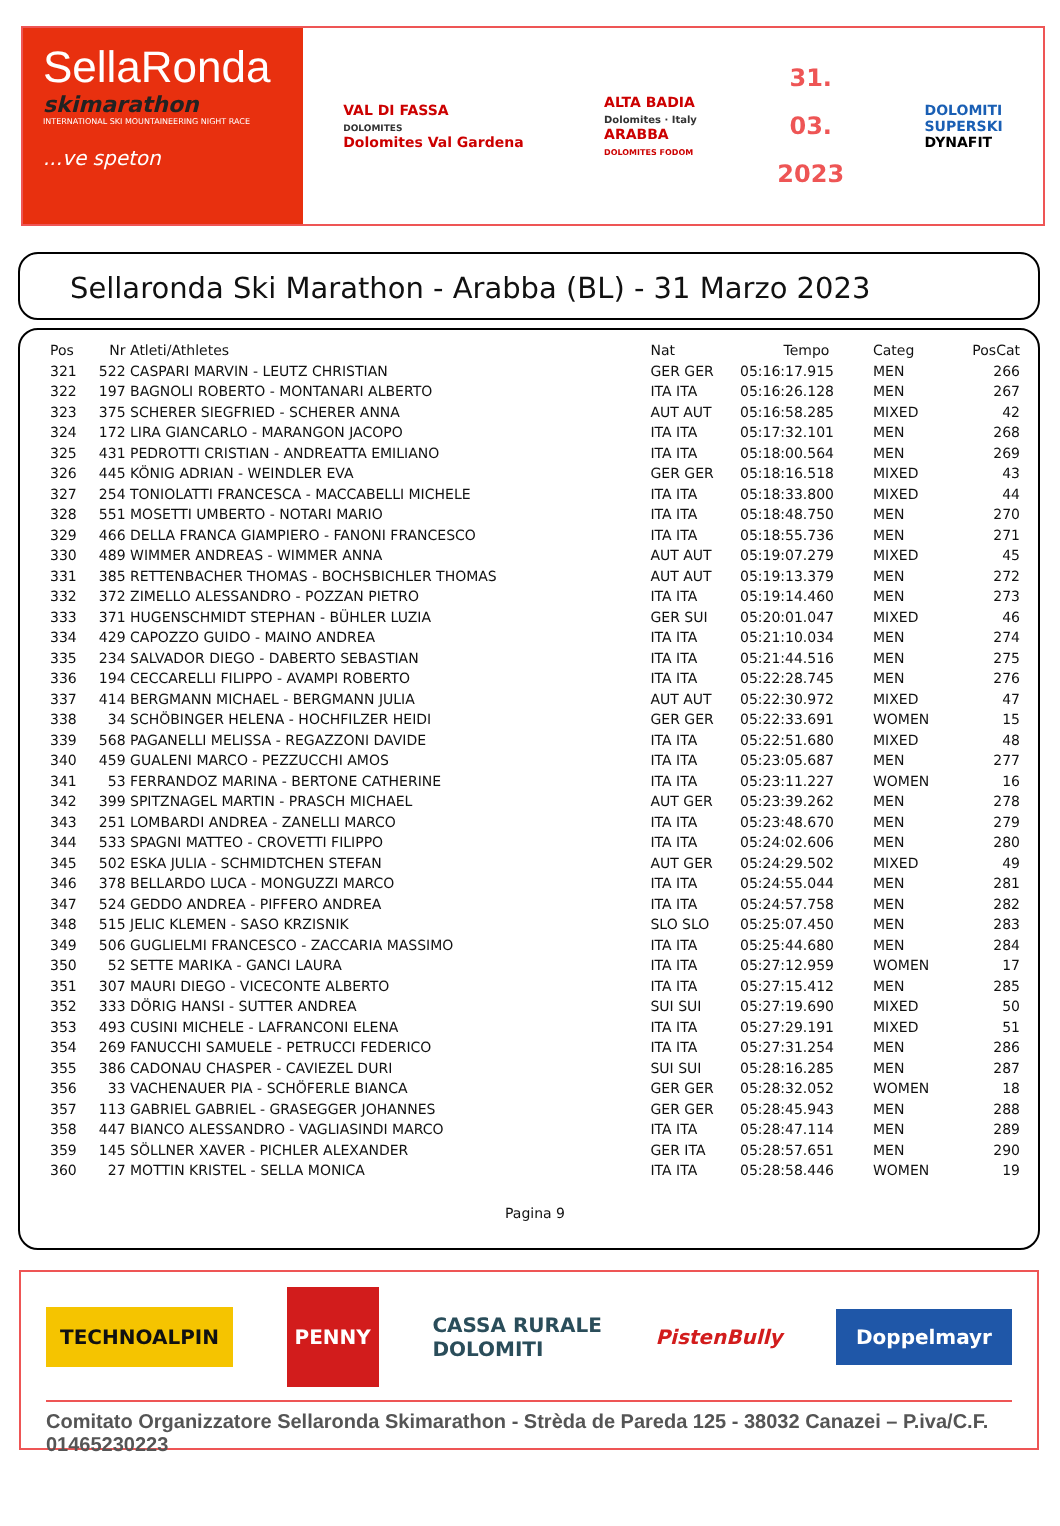SellaRonda
skimarathon
INTERNATIONAL SKI MOUNTAINEERING NIGHT RACE
...ve speton
VAL DI FASSA
DOLOMITES
Dolomites Val Gardena
ALTA BADIA
Dolomites · Italy
ARABBA
DOLOMITES FODOM
31.
03.
2023
DOLOMITI
SUPERSKI
DYNAFIT
Sellaronda Ski Marathon - Arabba (BL) - 31 Marzo 2023
| Pos | Nr | Atleti/Athletes | Nat | Tempo | Categ | PosCat |
| --- | --- | --- | --- | --- | --- | --- |
| 321 | 522 | CASPARI MARVIN - LEUTZ CHRISTIAN | GER GER | 05:16:17.915 | MEN | 266 |
| 322 | 197 | BAGNOLI ROBERTO - MONTANARI ALBERTO | ITA ITA | 05:16:26.128 | MEN | 267 |
| 323 | 375 | SCHERER SIEGFRIED - SCHERER ANNA | AUT AUT | 05:16:58.285 | MIXED | 42 |
| 324 | 172 | LIRA GIANCARLO - MARANGON JACOPO | ITA ITA | 05:17:32.101 | MEN | 268 |
| 325 | 431 | PEDROTTI CRISTIAN - ANDREATTA EMILIANO | ITA ITA | 05:18:00.564 | MEN | 269 |
| 326 | 445 | KÖNIG ADRIAN - WEINDLER EVA | GER GER | 05:18:16.518 | MIXED | 43 |
| 327 | 254 | TONIOLATTI FRANCESCA - MACCABELLI MICHELE | ITA ITA | 05:18:33.800 | MIXED | 44 |
| 328 | 551 | MOSETTI UMBERTO - NOTARI MARIO | ITA ITA | 05:18:48.750 | MEN | 270 |
| 329 | 466 | DELLA FRANCA GIAMPIERO - FANONI FRANCESCO | ITA ITA | 05:18:55.736 | MEN | 271 |
| 330 | 489 | WIMMER ANDREAS - WIMMER ANNA | AUT AUT | 05:19:07.279 | MIXED | 45 |
| 331 | 385 | RETTENBACHER THOMAS - BOCHSBICHLER THOMAS | AUT AUT | 05:19:13.379 | MEN | 272 |
| 332 | 372 | ZIMELLO ALESSANDRO - POZZAN PIETRO | ITA ITA | 05:19:14.460 | MEN | 273 |
| 333 | 371 | HUGENSCHMIDT STEPHAN - BÜHLER LUZIA | GER SUI | 05:20:01.047 | MIXED | 46 |
| 334 | 429 | CAPOZZO GUIDO - MAINO ANDREA | ITA ITA | 05:21:10.034 | MEN | 274 |
| 335 | 234 | SALVADOR DIEGO - DABERTO SEBASTIAN | ITA ITA | 05:21:44.516 | MEN | 275 |
| 336 | 194 | CECCARELLI FILIPPO - AVAMPI ROBERTO | ITA ITA | 05:22:28.745 | MEN | 276 |
| 337 | 414 | BERGMANN MICHAEL - BERGMANN JULIA | AUT AUT | 05:22:30.972 | MIXED | 47 |
| 338 | 34 | SCHÖBINGER HELENA - HOCHFILZER HEIDI | GER GER | 05:22:33.691 | WOMEN | 15 |
| 339 | 568 | PAGANELLI MELISSA - REGAZZONI DAVIDE | ITA ITA | 05:22:51.680 | MIXED | 48 |
| 340 | 459 | GUALENI MARCO - PEZZUCCHI AMOS | ITA ITA | 05:23:05.687 | MEN | 277 |
| 341 | 53 | FERRANDOZ MARINA - BERTONE CATHERINE | ITA ITA | 05:23:11.227 | WOMEN | 16 |
| 342 | 399 | SPITZNAGEL MARTIN - PRASCH MICHAEL | AUT GER | 05:23:39.262 | MEN | 278 |
| 343 | 251 | LOMBARDI ANDREA - ZANELLI MARCO | ITA ITA | 05:23:48.670 | MEN | 279 |
| 344 | 533 | SPAGNI MATTEO - CROVETTI FILIPPO | ITA ITA | 05:24:02.606 | MEN | 280 |
| 345 | 502 | ESKA JULIA - SCHMIDTCHEN STEFAN | AUT GER | 05:24:29.502 | MIXED | 49 |
| 346 | 378 | BELLARDO LUCA - MONGUZZI MARCO | ITA ITA | 05:24:55.044 | MEN | 281 |
| 347 | 524 | GEDDO ANDREA - PIFFERO ANDREA | ITA ITA | 05:24:57.758 | MEN | 282 |
| 348 | 515 | JELIC KLEMEN - SASO KRZISNIK | SLO SLO | 05:25:07.450 | MEN | 283 |
| 349 | 506 | GUGLIELMI FRANCESCO - ZACCARIA MASSIMO | ITA ITA | 05:25:44.680 | MEN | 284 |
| 350 | 52 | SETTE MARIKA - GANCI LAURA | ITA ITA | 05:27:12.959 | WOMEN | 17 |
| 351 | 307 | MAURI DIEGO - VICECONTE ALBERTO | ITA ITA | 05:27:15.412 | MEN | 285 |
| 352 | 333 | DÖRIG HANSI - SUTTER ANDREA | SUI SUI | 05:27:19.690 | MIXED | 50 |
| 353 | 493 | CUSINI MICHELE - LAFRANCONI ELENA | ITA ITA | 05:27:29.191 | MIXED | 51 |
| 354 | 269 | FANUCCHI SAMUELE - PETRUCCI FEDERICO | ITA ITA | 05:27:31.254 | MEN | 286 |
| 355 | 386 | CADONAU CHASPER - CAVIEZEL DURI | SUI SUI | 05:28:16.285 | MEN | 287 |
| 356 | 33 | VACHENAUER PIA - SCHÖFERLE BIANCA | GER GER | 05:28:32.052 | WOMEN | 18 |
| 357 | 113 | GABRIEL GABRIEL - GRASEGGER JOHANNES | GER GER | 05:28:45.943 | MEN | 288 |
| 358 | 447 | BIANCO ALESSANDRO - VAGLIASINDI MARCO | ITA ITA | 05:28:47.114 | MEN | 289 |
| 359 | 145 | SÖLLNER XAVER - PICHLER ALEXANDER | GER ITA | 05:28:57.651 | MEN | 290 |
| 360 | 27 | MOTTIN KRISTEL - SELLA MONICA | ITA ITA | 05:28:58.446 | WOMEN | 19 |
Pagina 9
TECHNOALPIN
PENNY
CASSA RURALE
DOLOMITI
PistenBully
Doppelmayr
Comitato Organizzatore Sellaronda Skimarathon - Strèda de Pareda 125 - 38032 Canazei – P.iva/C.F. 01465230223